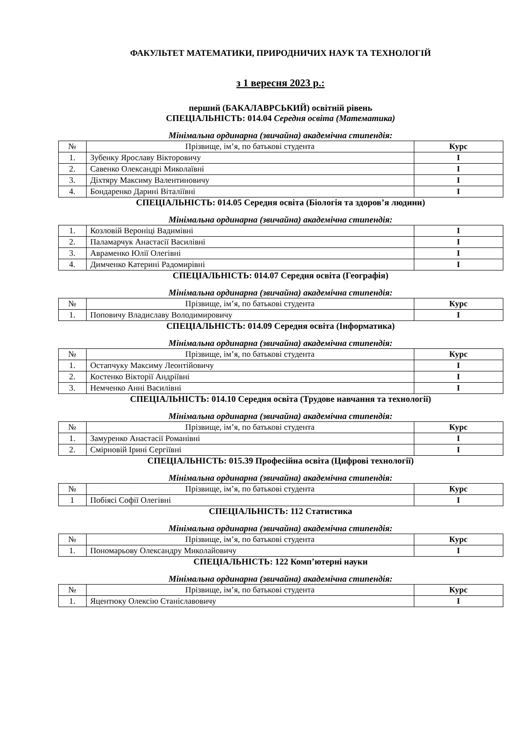ФАКУЛЬТЕТ МАТЕМАТИКИ, ПРИРОДНИЧИХ НАУК ТА ТЕХНОЛОГІЙ
з 1 вересня 2023 р.:
перший (БАКАЛАВРСЬКИЙ) освітній рівень
СПЕЦІАЛЬНІСТЬ: 014.04 Середня освіта (Математика)
Мінімальна ординарна (звичайна) академічна стипендія:
| № | Прізвище, ім’я, по батькові студента | Курс |
| --- | --- | --- |
| 1. | Зубенку Ярославу Вікторовичу | I |
| 2. | Савенко Олександрі Миколаївні | I |
| 3. | Діхтяру Максиму Валентиновичу | I |
| 4. | Бондаренко Дарині Віталіївні | I |
СПЕЦІАЛЬНІСТЬ: 014.05 Середня освіта (Біологія та здоров’я людини)
Мінімальна ординарна (звичайна) академічна стипендія:
| 1. | Козловій Вероніці Вадимівні | I |
| 2. | Паламарчук Анастасії Василівні | I |
| 3. | Авраменко Юлії Олегівні | I |
| 4. | Димченко Катерині Радомирівні | I |
СПЕЦІАЛЬНІСТЬ: 014.07 Середня освіта (Географія)
Мінімальна ординарна (звичайна) академічна стипендія:
| № | Прізвище, ім’я, по батькові студента | Курс |
| --- | --- | --- |
| 1. | Поповичу Владиславу Володимировичу | I |
СПЕЦІАЛЬНІСТЬ: 014.09 Середня освіта (Інформатика)
Мінімальна ординарна (звичайна) академічна стипендія:
| № | Прізвище, ім’я, по батькові студента | Курс |
| --- | --- | --- |
| 1. | Остапчуку Максиму Леонтійовичу | I |
| 2. | Костенко Вікторії Андріївні | I |
| 3. | Немченко Анні Василівні | I |
СПЕЦІАЛЬНІСТЬ: 014.10 Середня освіта (Трудове навчання та технології)
Мінімальна ординарна (звичайна) академічна стипендія:
| № | Прізвище, ім’я, по батькові студента | Курс |
| --- | --- | --- |
| 1. | Замуренко Анастасії Романівні | I |
| 2. | Смірновій Ірині Сергіївні | I |
СПЕЦІАЛЬНІСТЬ: 015.39 Професійна освіта (Цифрові технології)
Мінімальна ординарна (звичайна) академічна стипендія:
| № | Прізвище, ім’я, по батькові студента | Курс |
| --- | --- | --- |
| 1 | Побіясі Софії Олегівні | I |
СПЕЦІАЛЬНІСТЬ: 112 Статистика
Мінімальна ординарна (звичайна) академічна стипендія:
| № | Прізвище, ім’я, по батькові студента | Курс |
| --- | --- | --- |
| 1. | Пономарьову Олександру Миколайовичу | I |
СПЕЦІАЛЬНІСТЬ: 122 Комп’ютерні науки
Мінімальна ординарна (звичайна) академічна стипендія:
| № | Прізвище, ім’я, по батькові студента | Курс |
| --- | --- | --- |
| 1. | Яцентюку Олексію Станіславовичу | I |